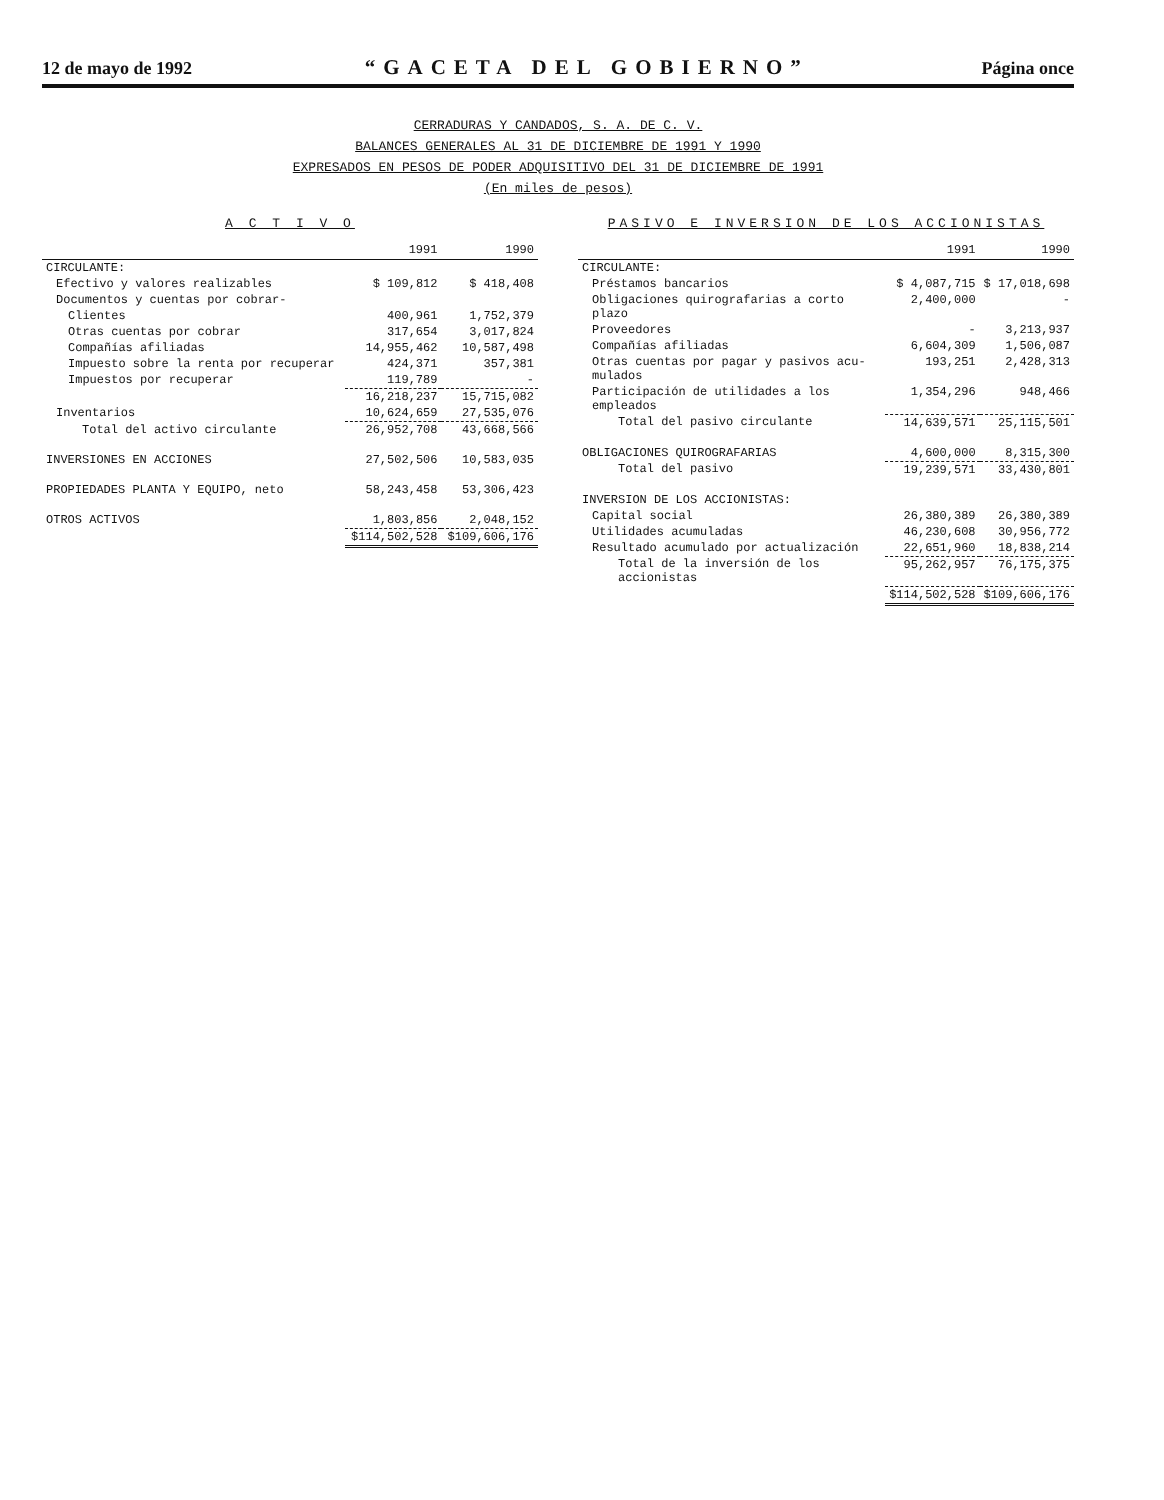12 de mayo de 1992 “GACETA DEL GOBIERNO” Página once
CERRADURAS Y CANDADOS, S. A. DE C. V.
BALANCES GENERALES AL 31 DE DICIEMBRE DE 1991 Y 1990
EXPRESADOS EN PESOS DE PODER ADQUISITIVO DEL 31 DE DICIEMBRE DE 1991
(En miles de pesos)
A C T I V O
| | 1991 | 1990 |
| --- | --- | --- |
| CIRCULANTE: | | |
| Efectivo y valores realizables | $ 109,812 | $ 418,408 |
| Documentos y cuentas por cobrar- | | |
| Clientes | 400,961 | 1,752,379 |
| Otras cuentas por cobrar | 317,654 | 3,017,824 |
| Compañías afiliadas | 14,955,462 | 10,587,498 |
| Impuesto sobre la renta por recuperar | 424,371 | 357,381 |
| Impuestos por recuperar | 119,789 | - |
| | 16,218,237 | 15,715,082 |
| Inventarios | 10,624,659 | 27,535,076 |
| Total del activo circulante | 26,952,708 | 43,668,566 |
| INVERSIONES EN ACCIONES | 27,502,506 | 10,583,035 |
| PROPIEDADES PLANTA Y EQUIPO, neto | 58,243,458 | 53,306,423 |
| OTROS ACTIVOS | 1,803,856 | 2,048,152 |
| | $114,502,528 | $109,606,176 |
PASIVO E INVERSION DE LOS ACCIONISTAS
| | 1991 | 1990 |
| --- | --- | --- |
| CIRCULANTE: | | |
| Préstamos bancarios | $ 4,087,715 | $ 17,018,698 |
| Obligaciones quirografarias a corto plazo | 2,400,000 | - |
| Proveedores | - | 3,213,937 |
| Compañías afiliadas | 6,604,309 | 1,506,087 |
| Otras cuentas por pagar y pasivos acu- mulados | 193,251 | 2,428,313 |
| Participación de utilidades a los empleados | 1,354,296 | 948,466 |
| Total del pasivo circulante | 14,639,571 | 25,115,501 |
| OBLIGACIONES QUIROGRAFARIAS | 4,600,000 | 8,315,300 |
| Total del pasivo | 19,239,571 | 33,430,801 |
| INVERSION DE LOS ACCIONISTAS: | | |
| Capital social | 26,380,389 | 26,380,389 |
| Utilidades acumuladas | 46,230,608 | 30,956,772 |
| Resultado acumulado por actualización | 22,651,960 | 18,838,214 |
| Total de la inversión de los accionistas | 95,262,957 | 76,175,375 |
| | $114,502,528 | $109,606,176 |